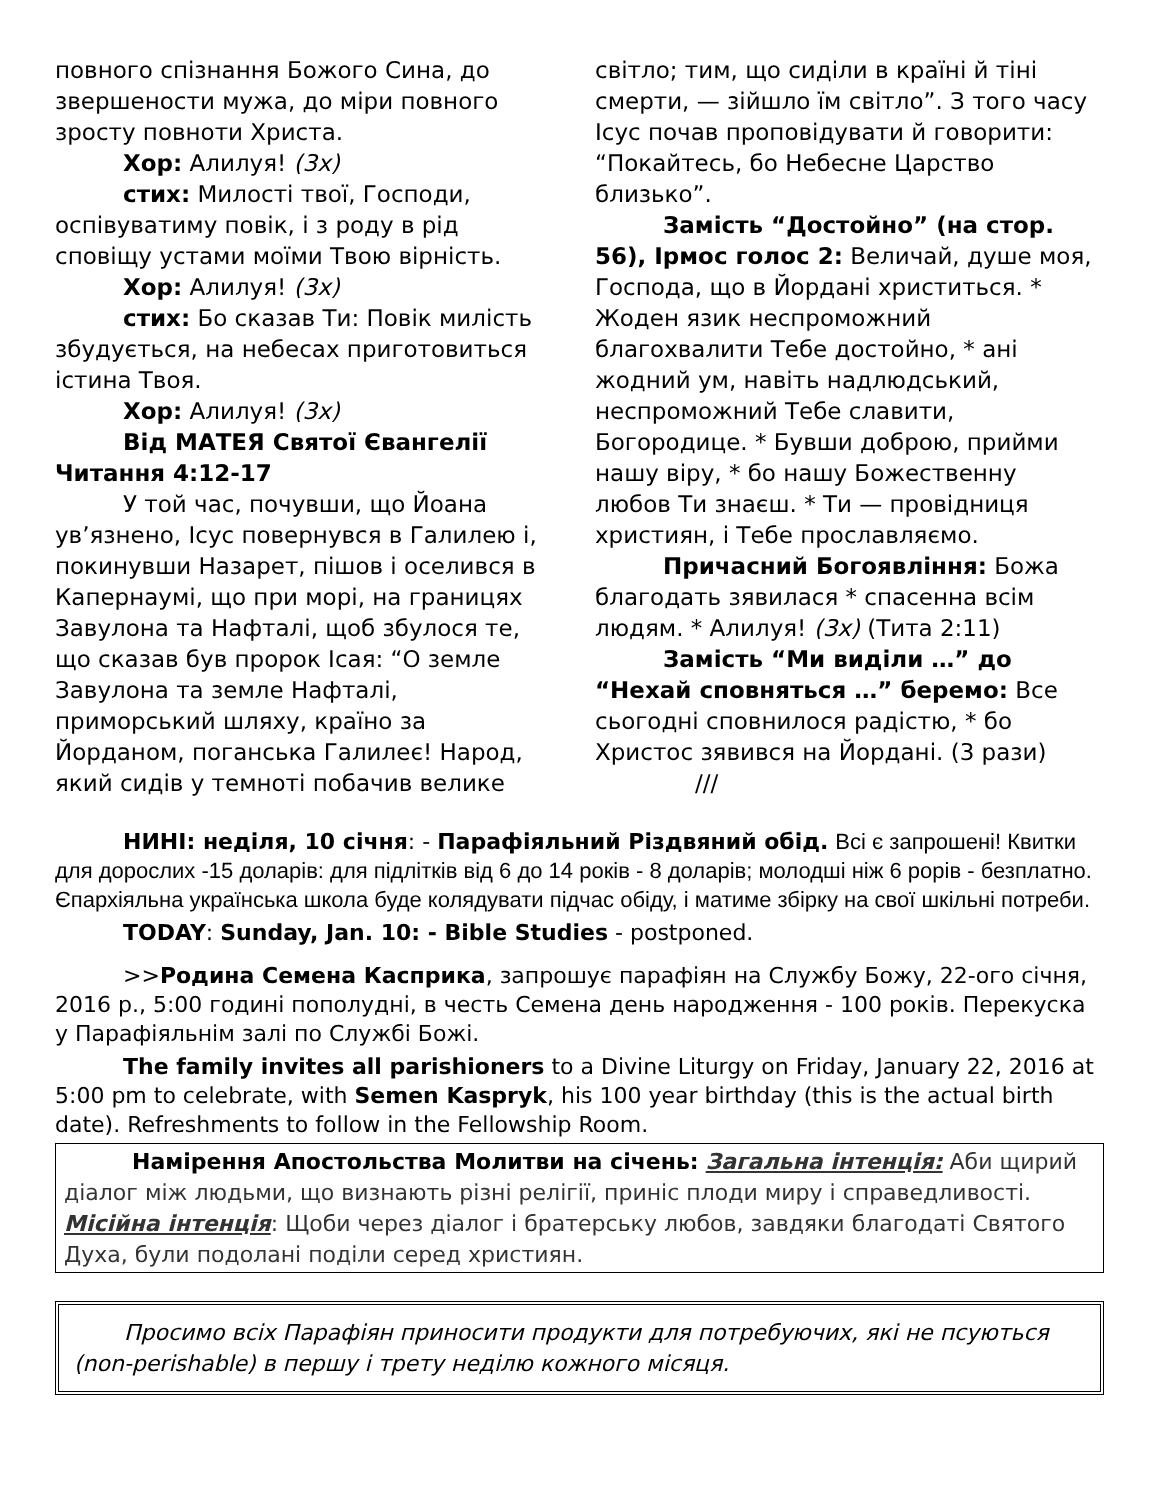повного спізнання Божого Сина, до звершености мужа, до міри повного зросту повноти Христа.
Хор: Алилуя! (3x)
стих: Милості твої, Господи, оспівуватиму повік, і з роду в рід сповіщу устами моїми Твою вірність.
Хор: Алилуя! (3x)
стих: Бо сказав Ти: Повік милість збудується, на небесах приготовиться істина Твоя.
Хор: Алилуя! (3x)
Від МАТЕЯ Святої Євангелії Читання 4:12-17
У той час, почувши, що Йоана ув’язнено, Ісус повернувся в Галилею і, покинувши Назарет, пішов і оселився в Капернаумі, що при морі, на границях Завулона та Нафталі, щоб збулося те, що сказав був пророк Ісая: “О земле Завулона та земле Нафталі, приморський шляху, країно за Йорданом, поганська Галилеє! Народ, який сидів у темноті побачив велике
світло; тим, що сиділи в країні й тіні смерти, — зійшло їм світло”. З того часу Ісус почав проповідувати й говорити: “Покайтесь, бо Небесне Царство близько”.
Замість “Достойно” (на стор. 56), Ірмос голос 2: Величай, душе моя, Господа, що в Йордані христиться. * Жоден язик неспроможний благохвалити Тебе достойно, * ані жодний ум, навіть надлюдський, неспроможний Тебе славити, Богородице. * Бувши доброю, прийми нашу віру, * бо нашу Божественну любов Ти знаєш. * Ти — провідниця християн, і Тебе прославляємо.
Причасний Богоявління: Божа благодать зявилася * спасенна всім людям. * Алилуя! (3x) (Тита 2:11)
Замість “Ми виділи …” до “Нехай сповняться …” беремо: Все сьогодні сповнилося радістю, * бо Христос зявився на Йордані. (3 рази)
///
НИНІ: неділя, 10 січня: - Парафіяльний Різдвяний обід. Всі є запрошені! Квитки для дорослих -15 доларів: для підлітків від 6 до 14 років - 8 доларів; молодші ніж 6 рорів - безплатно. Єпархіяльна українська школа буде колядувати підчас обіду, і матиме збірку на свої шкільні потреби.
TODAY: Sunday, Jan. 10: - Bible Studies - postponed.
>>Родина Семена Касприка, запрошує парафіян на Службу Божу, 22-ого січня, 2016 р., 5:00 годині пополудні, в честь Семена день народження - 100 років. Перекуска у Парафіяльнім залі по Службі Божі.
The family invites all parishioners to a Divine Liturgy on Friday, January 22, 2016 at 5:00 pm to celebrate, with Semen Kaspryk, his 100 year birthday (this is the actual birth date). Refreshments to follow in the Fellowship Room.
Намірення Апостольства Молитви на січень: Загальна інтенція: Аби щирий діалог між людьми, що визнають різні релігії, приніс плоди миру і справедливості. Місійна інтенція: Щоби через діалог і братерську любов, завдяки благодаті Святого Духа, були подолані поділи серед християн.
Просимо всіх Парафіян приносити продукти для потребуючих, які не псуються (non-perishable) в першу і трету неділю кожного місяця.